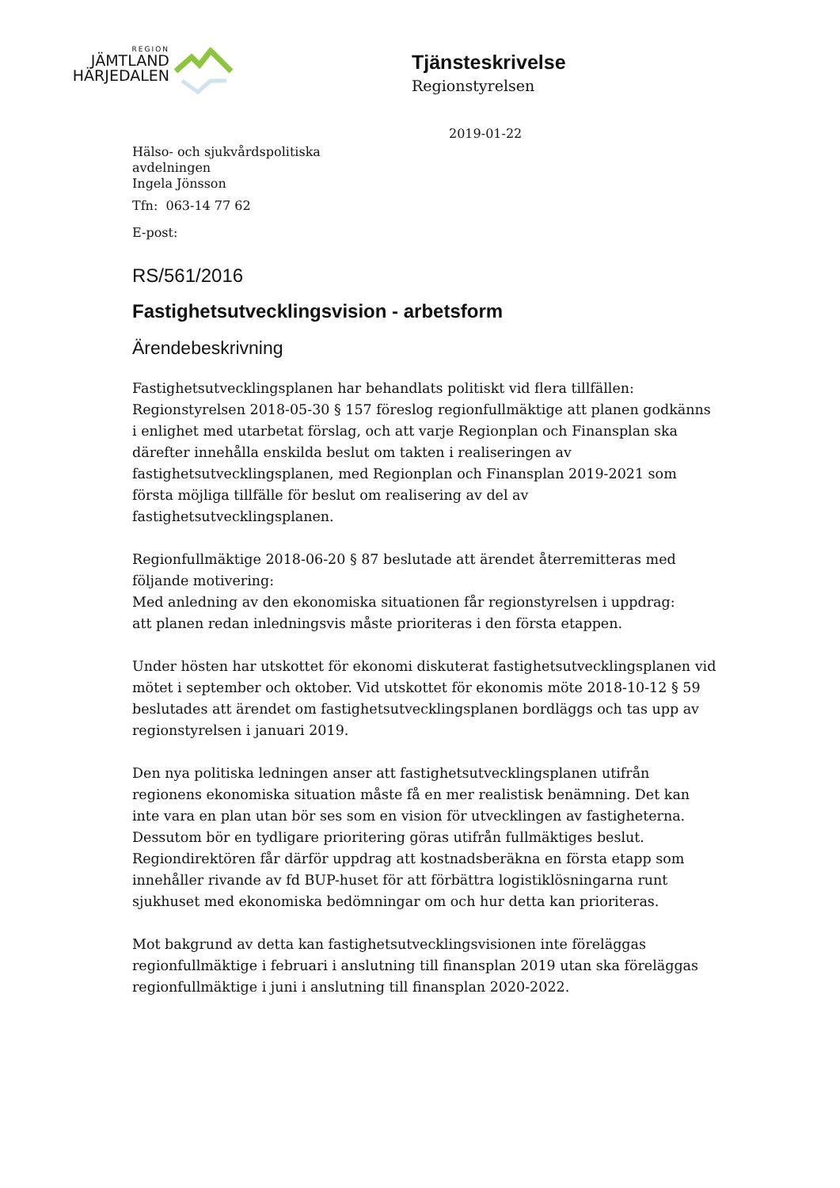REGION
JÄMTLAND
HÄRJEDALEN
Tjänsteskrivelse
Regionstyrelsen
2019-01-22
Hälso- och sjukvårdspolitiska
avdelningen
Ingela Jönsson
Tfn: 063-14 77 62
E-post:
RS/561/2016
Fastighetsutvecklingsvision - arbetsform
Ärendebeskrivning
Fastighetsutvecklingsplanen har behandlats politiskt vid flera tillfällen: Regionstyrelsen 2018-05-30 § 157 föreslog regionfullmäktige att planen godkänns i enlighet med utarbetat förslag, och att varje Regionplan och Finansplan ska därefter innehålla enskilda beslut om takten i realiseringen av fastighetsutvecklingsplanen, med Regionplan och Finansplan 2019-2021 som första möjliga tillfälle för beslut om realisering av del av fastighetsutvecklingsplanen.
Regionfullmäktige 2018-06-20 § 87 beslutade att ärendet återremitteras med följande motivering:
Med anledning av den ekonomiska situationen får regionstyrelsen i uppdrag:
att planen redan inledningsvis måste prioriteras i den första etappen.
Under hösten har utskottet för ekonomi diskuterat fastighetsutvecklingsplanen vid mötet i september och oktober. Vid utskottet för ekonomis möte 2018-10-12 § 59 beslutades att ärendet om fastighetsutvecklingsplanen bordläggs och tas upp av regionstyrelsen i januari 2019.
Den nya politiska ledningen anser att fastighetsutvecklingsplanen utifrån regionens ekonomiska situation måste få en mer realistisk benämning. Det kan inte vara en plan utan bör ses som en vision för utvecklingen av fastigheterna. Dessutom bör en tydligare prioritering göras utifrån fullmäktiges beslut. Regiondirektören får därför uppdrag att kostnadsberäkna en första etapp som innehåller rivande av fd BUP-huset för att förbättra logistiklösningarna runt sjukhuset med ekonomiska bedömningar om och hur detta kan prioriteras.
Mot bakgrund av detta kan fastighetsutvecklingsvisionen inte föreläggas regionfullmäktige i februari i anslutning till finansplan 2019 utan ska föreläggas regionfullmäktige i juni i anslutning till finansplan 2020-2022.